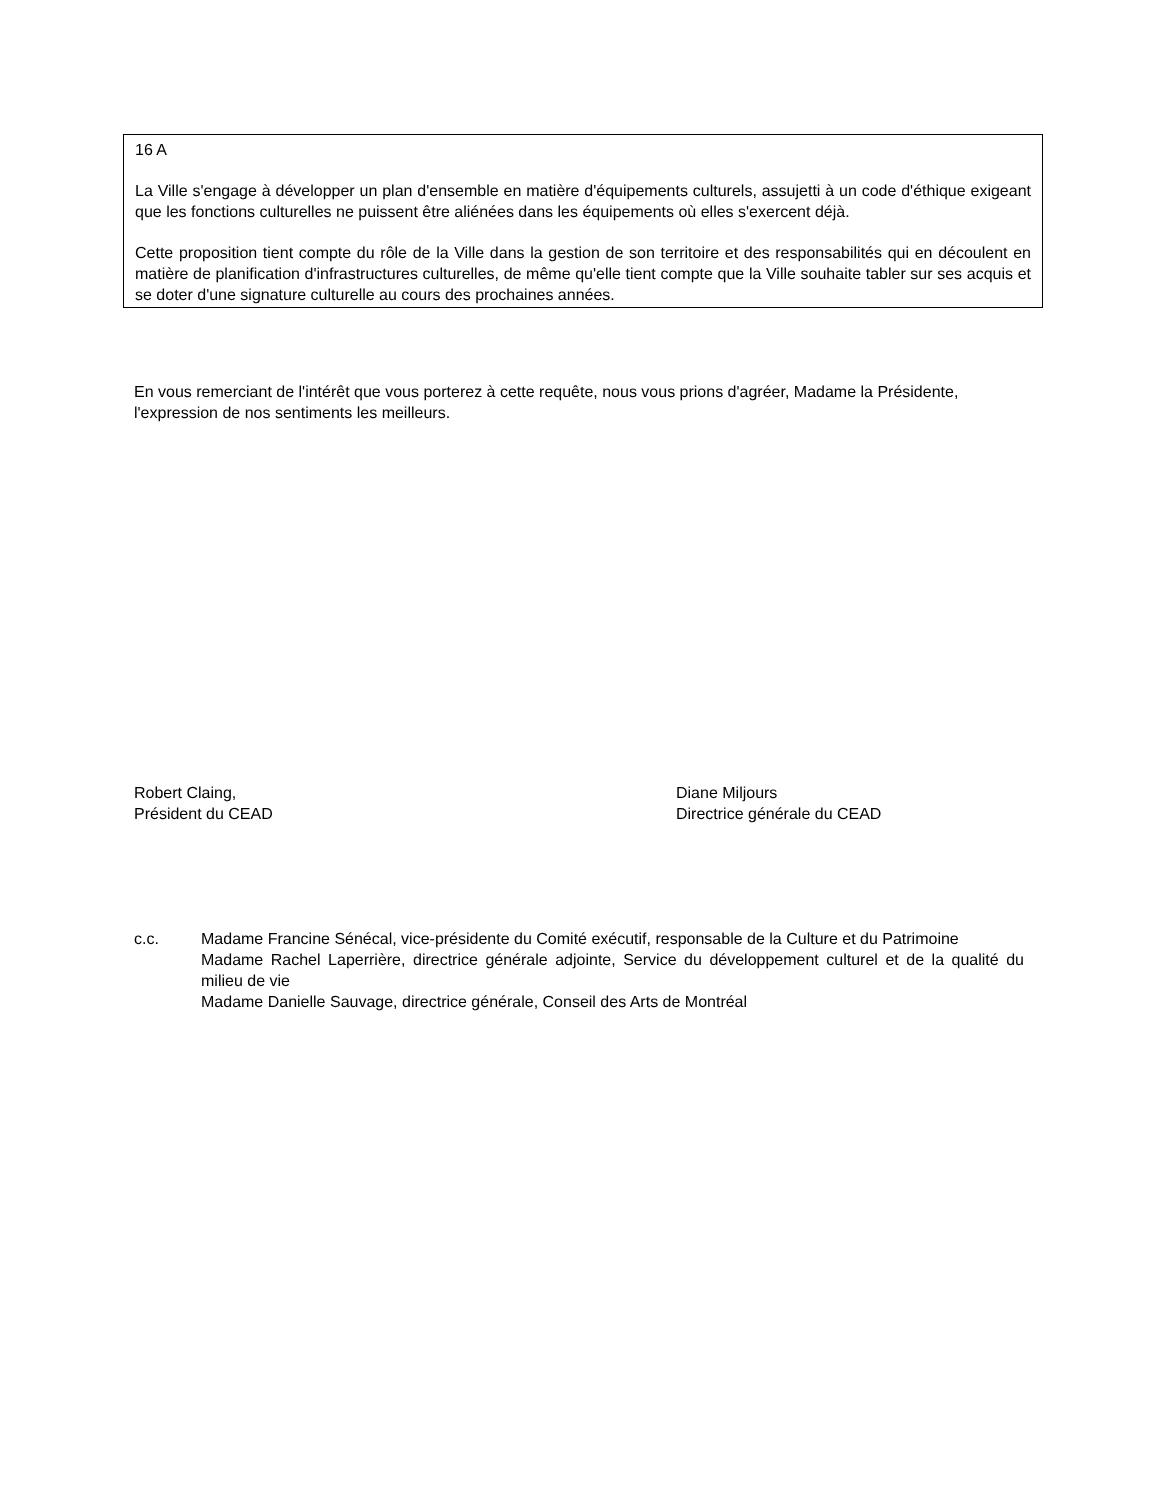16 A
La Ville s'engage à développer un plan d'ensemble en matière d'équipements culturels, assujetti à un code d'éthique exigeant que les fonctions culturelles ne puissent être aliénées dans les équipements où elles s'exercent déjà.
Cette proposition tient compte du rôle de la Ville dans la gestion de son territoire et des responsabilités qui en découlent en matière de planification d'infrastructures culturelles, de même qu'elle tient compte que la Ville souhaite tabler sur ses acquis et se doter d'une signature culturelle au cours des prochaines années.
En vous remerciant de l'intérêt que vous porterez à cette requête, nous vous prions d'agréer, Madame la Présidente, l'expression de nos sentiments les meilleurs.
Robert Claing,
Président du CEAD
Diane Miljours
Directrice générale du CEAD
c.c. Madame Francine Sénécal, vice-présidente du Comité exécutif, responsable de la Culture et du Patrimoine
Madame Rachel Laperrière, directrice générale adjointe, Service du développement culturel et de la qualité du milieu de vie
Madame Danielle Sauvage, directrice générale, Conseil des Arts de Montréal